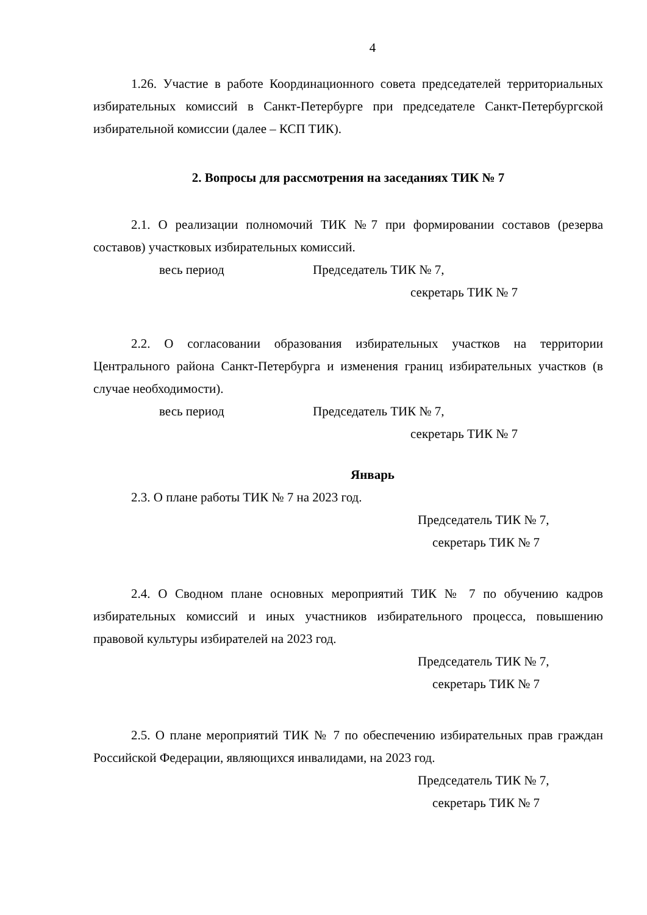4
1.26. Участие в работе Координационного совета председателей территориальных избирательных комиссий в Санкт-Петербурге при председателе Санкт-Петербургской избирательной комиссии (далее – КСП ТИК).
2. Вопросы для рассмотрения на заседаниях ТИК № 7
2.1. О реализации полномочий ТИК №7 при формировании составов (резерва составов) участковых избирательных комиссий.
весь период Председатель ТИК № 7,
секретарь ТИК № 7
2.2. О согласовании образования избирательных участков на территории Центрального района Санкт-Петербурга и изменения границ избирательных участков (в случае необходимости).
весь период Председатель ТИК № 7,
секретарь ТИК № 7
Январь
2.3. О плане работы ТИК № 7 на 2023 год.
Председатель ТИК № 7,
секретарь ТИК № 7
2.4. О Сводном плане основных мероприятий ТИК № 7 по обучению кадров избирательных комиссий и иных участников избирательного процесса, повышению правовой культуры избирателей на 2023 год.
Председатель ТИК № 7,
секретарь ТИК № 7
2.5. О плане мероприятий ТИК № 7 по обеспечению избирательных прав граждан Российской Федерации, являющихся инвалидами, на 2023 год.
Председатель ТИК № 7,
секретарь ТИК № 7